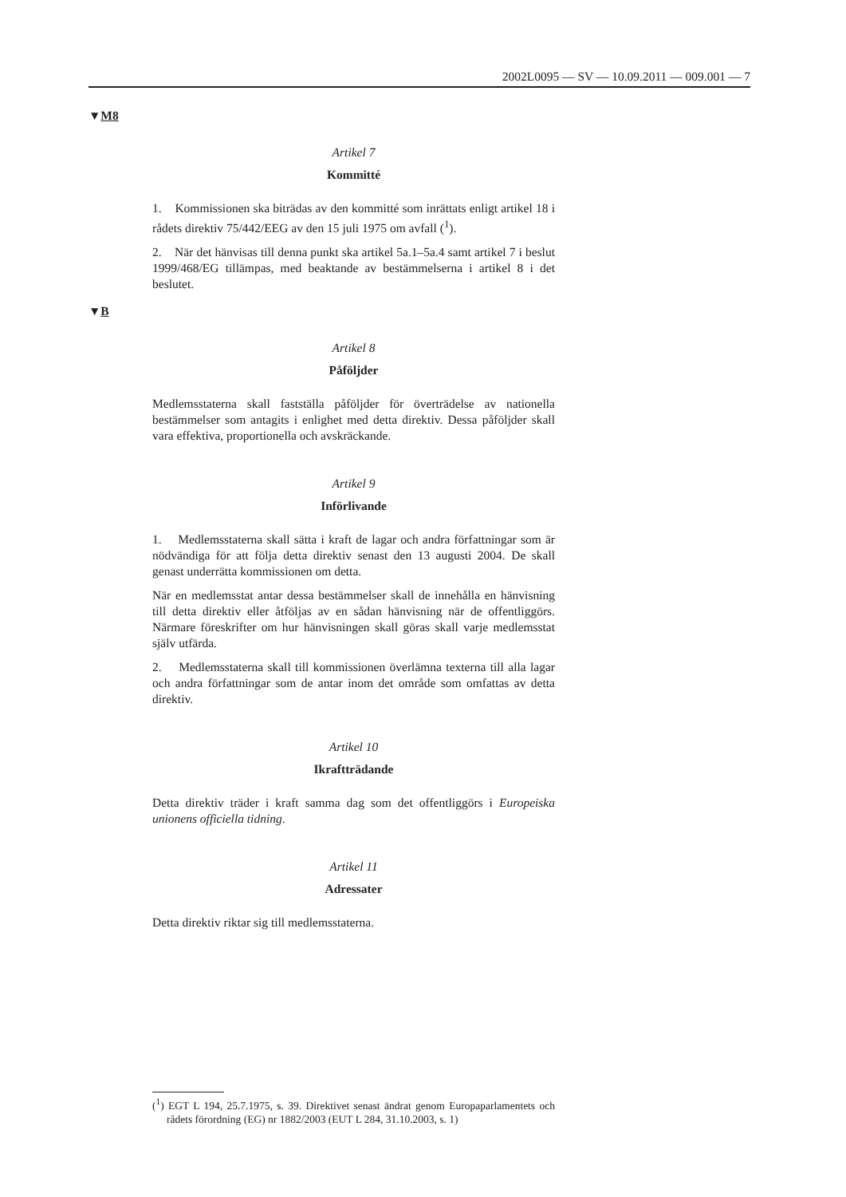2002L0095 — SV — 10.09.2011 — 009.001 — 7
▼M8
Artikel 7
Kommitté
1. Kommissionen ska biträdas av den kommitté som inrättats enligt artikel 18 i rådets direktiv 75/442/EEG av den 15 juli 1975 om avfall (<sup>1</sup>).
2. När det hänvisas till denna punkt ska artikel 5a.1–5a.4 samt artikel 7 i beslut 1999/468/EG tillämpas, med beaktande av bestämmelserna i artikel 8 i det beslutet.
▼B
Artikel 8
Påföljder
Medlemsstaterna skall fastställa påföljder för överträdelse av nationella bestämmelser som antagits i enlighet med detta direktiv. Dessa påföljder skall vara effektiva, proportionella och avskräckande.
Artikel 9
Införlivande
1. Medlemsstaterna skall sätta i kraft de lagar och andra författningar som är nödvändiga för att följa detta direktiv senast den 13 augusti 2004. De skall genast underrätta kommissionen om detta.
När en medlemsstat antar dessa bestämmelser skall de innehålla en hänvisning till detta direktiv eller åtföljas av en sådan hänvisning när de offentliggörs. Närmare föreskrifter om hur hänvisningen skall göras skall varje medlemsstat själv utfärda.
2. Medlemsstaterna skall till kommissionen överlämna texterna till alla lagar och andra författningar som de antar inom det område som omfattas av detta direktiv.
Artikel 10
Ikraftträdande
Detta direktiv träder i kraft samma dag som det offentliggörs i Europeiska unionens officiella tidning.
Artikel 11
Adressater
Detta direktiv riktar sig till medlemsstaterna.
(<sup>1</sup>) EGT L 194, 25.7.1975, s. 39. Direktivet senast ändrat genom Europaparlamentets och rådets förordning (EG) nr 1882/2003 (EUT L 284, 31.10.2003, s. 1)